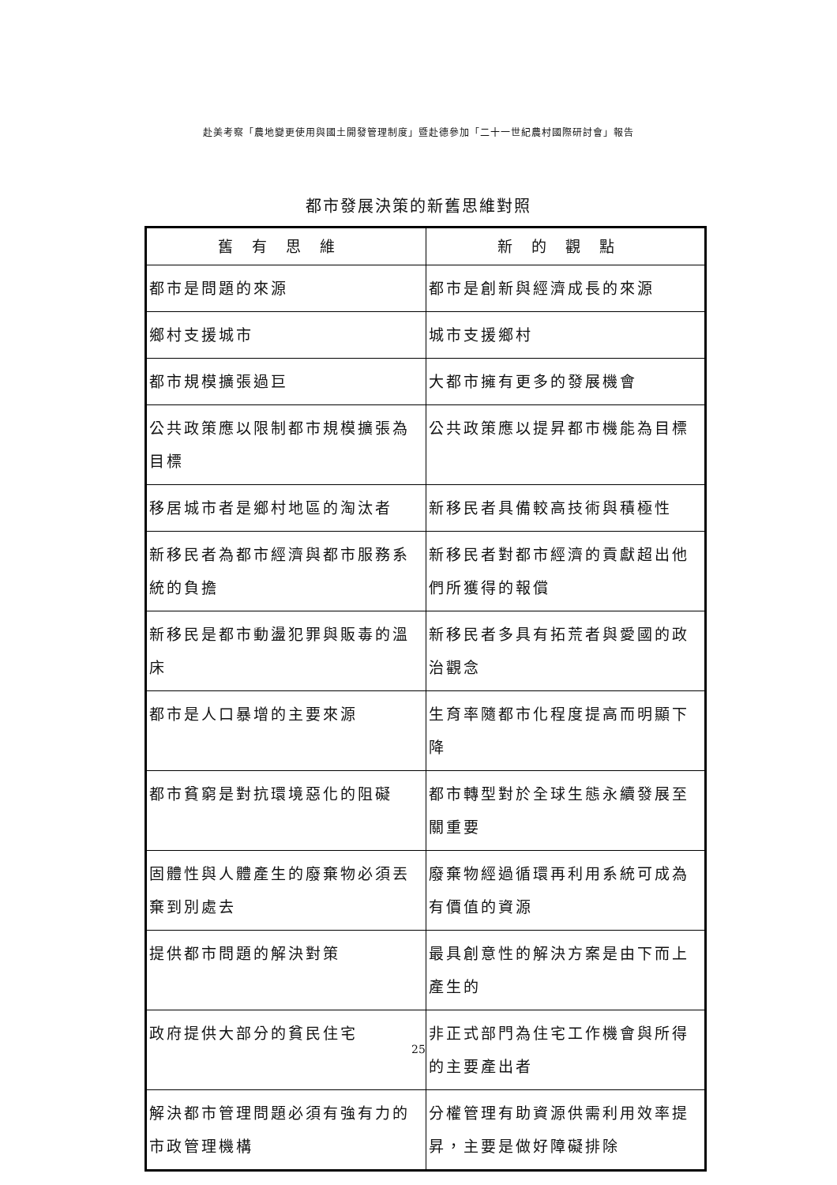赴美考察「農地變更使用與國土開發管理制度」暨赴德參加「二十一世紀農村國際研討會」報告
都市發展決策的新舊思維對照
| 舊有思維 | 新的觀點 |
| --- | --- |
| 都市是問題的來源 | 都市是創新與經濟成長的來源 |
| 鄉村支援城市 | 城市支援鄉村 |
| 都市規模擴張過巨 | 大都市擁有更多的發展機會 |
| 公共政策應以限制都市規模擴張為目標 | 公共政策應以提昇都市機能為目標 |
| 移居城市者是鄉村地區的淘汰者 | 新移民者具備較高技術與積極性 |
| 新移民者為都市經濟與都市服務系統的負擔 | 新移民者對都市經濟的貢獻超出他們所獲得的報償 |
| 新移民是都市動盪犯罪與販毒的溫床 | 新移民者多具有拓荒者與愛國的政治觀念 |
| 都市是人口暴增的主要來源 | 生育率隨都市化程度提高而明顯下降 |
| 都市貧窮是對抗環境惡化的阻礙 | 都市轉型對於全球生態永續發展至關重要 |
| 固體性與人體產生的廢棄物必須丟棄到別處去 | 廢棄物經過循環再利用系統可成為有價值的資源 |
| 提供都市問題的解決對策 | 最具創意性的解決方案是由下而上產生的 |
| 政府提供大部分的貧民住宅 | 非正式部門為住宅工作機會與所得的主要產出者 |
| 解決都市管理問題必須有強有力的市政管理機構 | 分權管理有助資源供需利用效率提昇，主要是做好障礙排除 |
25